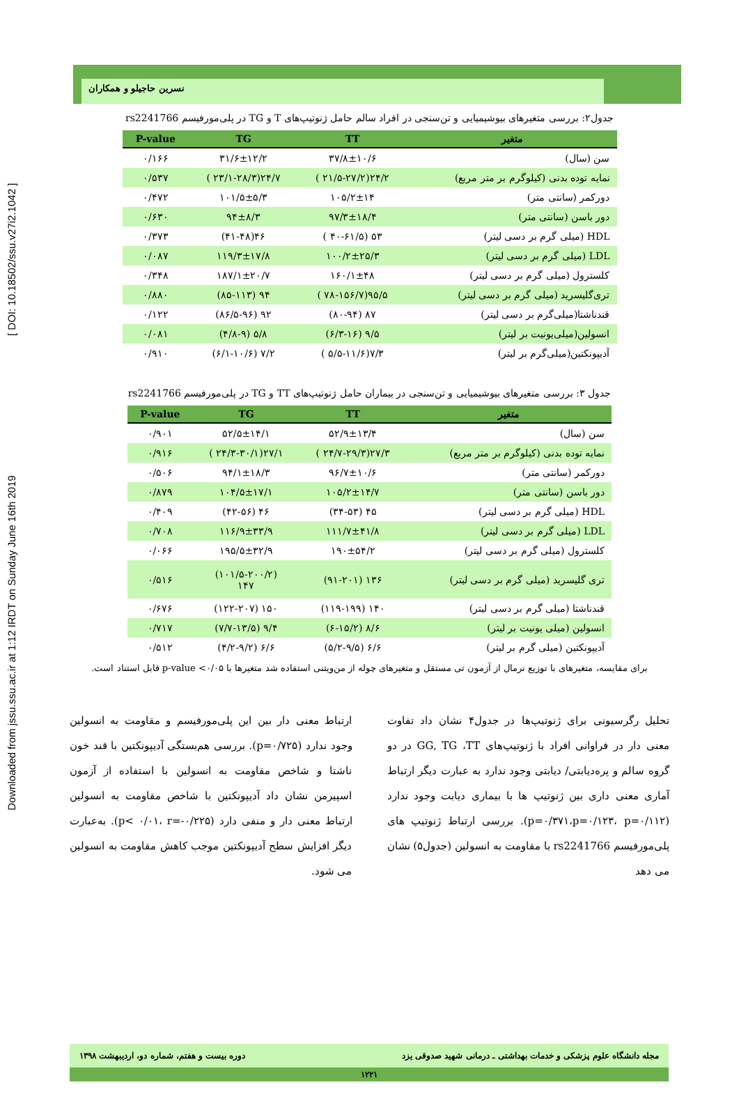Downloaded from jssu.ssu.ac.ir at 1:12 IRDT on Sunday June 16th 2019 [ DOI: 10.18502/ssu.v27i2.1042 ]
نسرین حاجیلو و همکاران
جدول۲: بررسی متغیرهای بیوشیمیایی و تن‌سنجی در افراد سالم حامل ژنوتیپ‌های T و TG در پلی‌مورفیسم rs2241766
| متغیر | TT | TG | P-value |
| --- | --- | --- | --- |
| سن (سال) | ۳۷/۸±۱۰/۶ | ۳۱/۶±۱۲/۲ | ۰/۱۶۶ |
| نمایه توده بدنی (کیلوگرم بر متر مربع) | ۲۴/۲(۲۱/۵-۲۷/۲ ) | ۲۴/۷(۲۳/۱-۲۸/۳ ) | ۰/۵۳۷ |
| دورکمر (سانتی متر) | ۱۰۵/۲±۱۴ | ۱۰۱/۵±۵/۳ | ۰/۴۷۲ |
| دور باسن (سانتی متر) | ۹۷/۳±۱۸/۴ | ۹۴±۸/۳ | ۰/۶۳۰ |
| HDL (میلی گرم بر دسی لیتر) | ۵۳ (۴۰-۶۱/۵ ) | ۴۶(۴۱-۴۸) | ۰/۳۷۳ |
| LDL (میلی گرم بر دسی لیتر) | ۱۰۰/۲±۲۵/۳ | ۱۱۹/۳±۱۷/۸ | ۰/۰۸۷ |
| کلسترول (میلی گرم بر دسی لیتر) | ۱۶۰/۱±۴۸ | ۱۸۷/۱±۲۰/۷ | ۰/۳۴۸ |
| تری‌گلیسرید (میلی گرم بر دسی لیتر) | ۹۵/۵(۷۸-۱۵۶/۷ ) | ۹۴ (۸۵-۱۱۳) | ۰/۸۸۰ |
| قندناشتا(میلی‌گرم بر دسی لیتر) | ۸۷ (۸۰-۹۴) | ۹۲ (۸۶/۵-۹۶) | ۰/۱۲۲ |
| انسولین(میلی‌یونیت بر لیتر) | ۹/۵ (۶/۳-۱۶) | ۵/۸ (۴/۸-۹) | ۰/۰۸۱ |
| آدیپونکتین(میلی‌گرم بر لیتر) | ۷/۳(۵/۵-۱۱/۶ ) | ۷/۲ (۶/۱-۱۰/۶) | ۰/۹۱۰ |
جدول ۳: بررسی متغیرهای بیوشیمیایی و تن‌سنجی در بیماران حامل ژنوتیپ‌های TT و TG در پلی‌مورفیسم rs2241766
| متغیر | TT | TG | P-value |
| --- | --- | --- | --- |
| سن (سال) | ۵۲/۹±۱۳/۴ | ۵۲/۵±۱۴/۱ | ۰/۹۰۱ |
| نمایه توده بدنی (کیلوگرم بر متر مربع) | ۲۷/۳(۲۴/۷-۲۹/۳ ) | ۲۷/۱(۲۴/۳-۳۰/۱ ) | ۰/۹۱۶ |
| دورکمر (سانتی متر) | ۹۶/۷±۱۰/۶ | ۹۴/۱±۱۸/۳ | ۰/۵۰۶ |
| دور باسن (سانتی متر) | ۱۰۵/۲±۱۴/۷ | ۱۰۴/۵±۱۷/۱ | ۰/۸۷۹ |
| HDL (میلی گرم بر دسی لیتر) | ۴۵ (۳۴-۵۳) | ۴۶ (۴۲-۵۶) | ۰/۴۰۹ |
| LDL (میلی گرم بر دسی لیتر) | ۱۱۱/۷±۴۱/۸ | ۱۱۶/۹±۳۳/۹ | ۰/۷۰۸ |
| کلسترول (میلی گرم بر دسی لیتر) | ۱۹۰±۵۴/۲ | ۱۹۵/۵±۳۲/۹ | ۰/۰۶۶ |
| تری گلیسرید (میلی گرم بر دسی لیتر) | ۱۳۶ (۹۱-۲۰۱) | (۱۰۱/۵-۲۰۰/۲) ۱۴۷ | ۰/۵۱۶ |
| قندناشتا (میلی گرم بر دسی لیتر) | ۱۴۰ (۱۱۹-۱۹۹) | ۱۵۰ (۱۲۲-۲۰۷) | ۰/۶۷۶ |
| انسولین (میلی یونیت بر لیتر) | ۸/۶ (۶-۱۵/۲) | ۹/۴ (۷/۷-۱۳/۵) | ۰/۷۱۷ |
| آدیپونکتین (میلی گرم بر لیتر) | ۶/۶ (۵/۲-۹/۵) | ۶/۶ (۴/۲-۹/۲) | ۰/۵۱۲ |
برای مقایسه، متغیرهای با توزیع نرمال از آزمون تی مستقل و متغیرهای چوله از من‌ویتنی استفاده شد متغیرها با p-value <۰/۰۵ قابل استناد است.
تحلیل رگرسیونی برای ژنوتیپ‌ها در جدول۴ نشان داد تفاوت معنی دار در فراوانی افراد با ژنوتیپ‌های GG, TG ،TT در دو گروه سالم و پره‌دیابتی/ دیابتی وجود ندارد به عبارت دیگر ارتباط آماری معنی داری بین ژنوتیپ ها با بیماری دیابت وجود ندارد (p=۰/۳۷۱،p=۰/۱۲۳، p=۰/۱۱۲). بررسی ارتباط ژنوتیپ های پلی‌مورفیسم rs2241766 با مقاومت به انسولین (جدول۵) نشان می دهد
ارتباط معنی دار بین این پلی‌مورفیسم و مقاومت به انسولین وجود ندارد (p=۰/۷۲۵). بررسی هم‌بستگی آدیپونکتین با قند خون ناشتا و شاخص مقاومت به انسولین با استفاده از آزمون اسپیرمن نشان داد آدیپونکتین با شاخص مقاومت به انسولین ارتباط معنی دار و منفی دارد (p< ۰/۰۱، r=-۰/۲۲۵). به‌عبارت دیگر افزایش سطح آدیپونکتین موجب کاهش مقاومت به انسولین می شود.
مجله دانشگاه علوم پزشکی و خدمات بهداشتی ـ درمانی شهید صدوقی یزد دوره بیست و هفتم، شماره دو، اردیبهشت ۱۳۹۸
۱۲۲۱